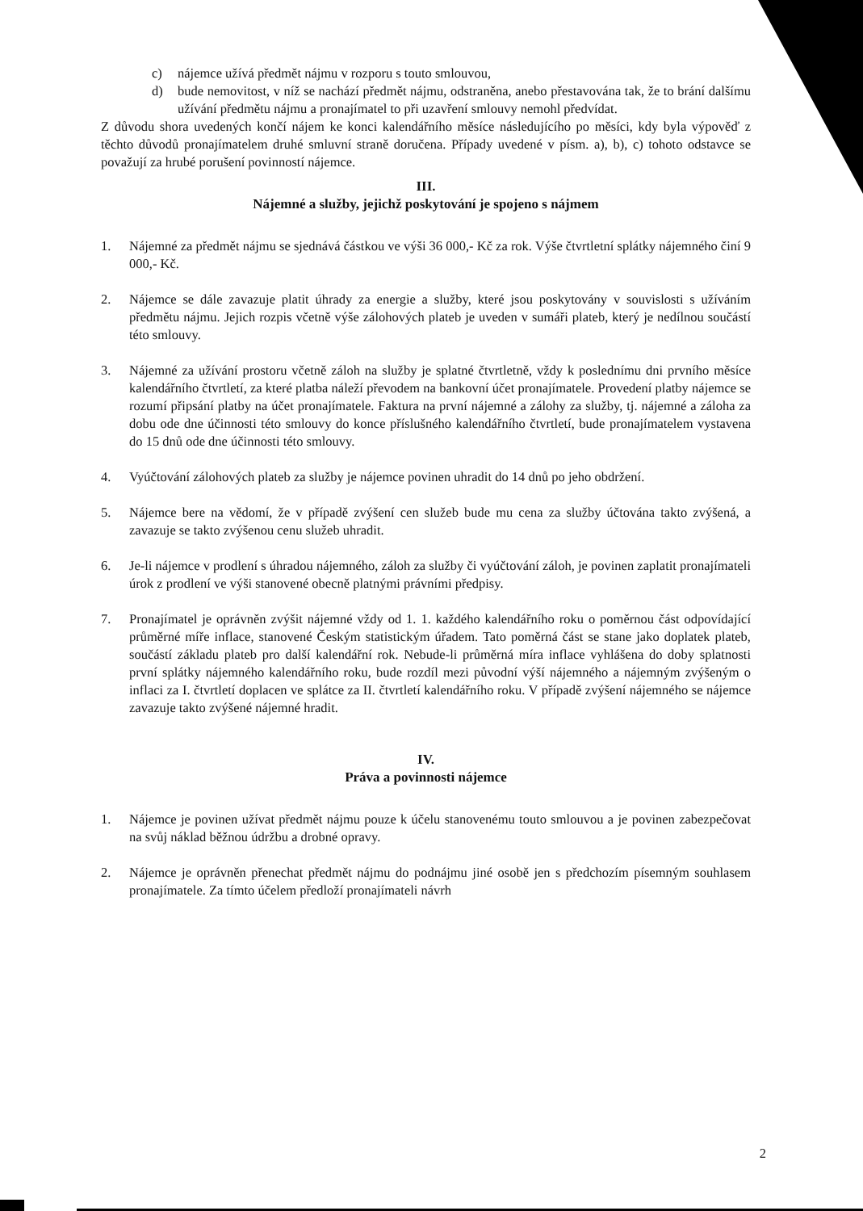c) nájemce užívá předmět nájmu v rozporu s touto smlouvou,
d) bude nemovitost, v níž se nachází předmět nájmu, odstraněna, anebo přestavována tak, že to brání dalšímu užívání předmětu nájmu a pronajímatel to při uzavření smlouvy nemohl předvídat.
Z důvodu shora uvedených končí nájem ke konci kalendářního měsíce následujícího po měsíci, kdy byla výpověď z těchto důvodů pronajímatelem druhé smluvní straně doručena. Případy uvedené v písm. a), b), c) tohoto odstavce se považují za hrubé porušení povinností nájemce.
III.
Nájemné a služby, jejichž poskytování je spojeno s nájmem
1. Nájemné za předmět nájmu se sjednává částkou ve výši 36 000,- Kč za rok. Výše čtvrtletní splátky nájemného činí 9 000,- Kč.
2. Nájemce se dále zavazuje platit úhrady za energie a služby, které jsou poskytovány v souvislosti s užíváním předmětu nájmu. Jejich rozpis včetně výše zálohových plateb je uveden v sumáři plateb, který je nedílnou součástí této smlouvy.
3. Nájemné za užívání prostoru včetně záloh na služby je splatné čtvrtletně, vždy k poslednímu dni prvního měsíce kalendářního čtvrtletí, za které platba náleží převodem na bankovní účet pronajímatele. Provedení platby nájemce se rozumí připsání platby na účet pronajímatele. Faktura na první nájemné a zálohy za služby, tj. nájemné a záloha za dobu ode dne účinnosti této smlouvy do konce příslušného kalendářního čtvrtletí, bude pronajímatelem vystavena do 15 dnů ode dne účinnosti této smlouvy.
4. Vyúčtování zálohových plateb za služby je nájemce povinen uhradit do 14 dnů po jeho obdržení.
5. Nájemce bere na vědomí, že v případě zvýšení cen služeb bude mu cena za služby účtována takto zvýšená, a zavazuje se takto zvýšenou cenu služeb uhradit.
6. Je-li nájemce v prodlení s úhradou nájemného, záloh za služby či vyúčtování záloh, je povinen zaplatit pronajímateli úrok z prodlení ve výši stanovené obecně platnými právními předpisy.
7. Pronajímatel je oprávněn zvýšit nájemné vždy od 1. 1. každého kalendářního roku o poměrnou část odpovídající průměrné míře inflace, stanovené Českým statistickým úřadem. Tato poměrná část se stane jako doplatek plateb, součástí základu plateb pro další kalendářní rok. Nebude-li průměrná míra inflace vyhlášena do doby splatnosti první splátky nájemného kalendářního roku, bude rozdíl mezi původní výší nájemného a nájemným zvýšeným o inflaci za I. čtvrtletí doplacen ve splátce za II. čtvrtletí kalendářního roku. V případě zvýšení nájemného se nájemce zavazuje takto zvýšené nájemné hradit.
IV.
Práva a povinnosti nájemce
1. Nájemce je povinen užívat předmět nájmu pouze k účelu stanovenému touto smlouvou a je povinen zabezpečovat na svůj náklad běžnou údržbu a drobné opravy.
2. Nájemce je oprávněn přenechat předmět nájmu do podnájmu jiné osobě jen s předchozím písemným souhlasem pronajímatele. Za tímto účelem předloží pronajímateli návrh
2